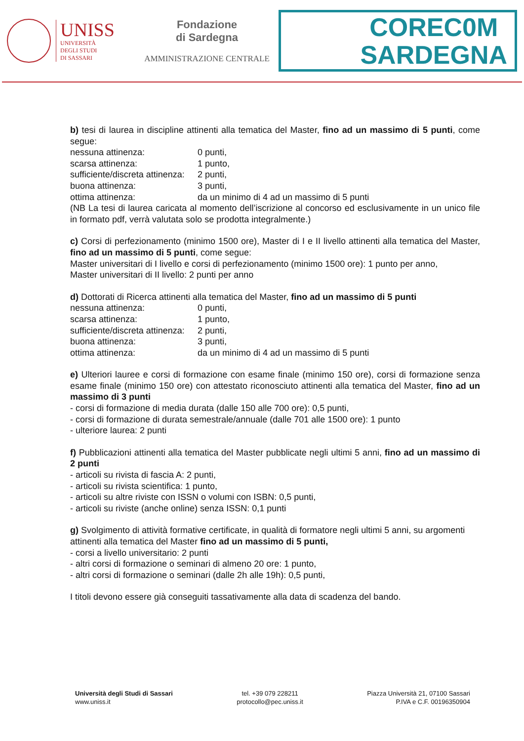UNISS
UNIVERSITÀ
DEGLI STUDI
DI SASSARI
Fondazione
di Sardegna
AMMINISTRAZIONE CENTRALE
COREC0M
SARDEGNA
b) tesi di laurea in discipline attinenti alla tematica del Master, fino ad un massimo di 5 punti, come segue:
nessuna attinenza: 0 punti,
scarsa attinenza: 1 punto,
sufficiente/discreta attinenza: 2 punti,
buona attinenza: 3 punti,
ottima attinenza: da un minimo di 4 ad un massimo di 5 punti
(NB La tesi di laurea caricata al momento dell’iscrizione al concorso ed esclusivamente in un unico file in formato pdf, verrà valutata solo se prodotta integralmente.)
c) Corsi di perfezionamento (minimo 1500 ore), Master di I e II livello attinenti alla tematica del Master, fino ad un massimo di 5 punti, come segue:
Master universitari di I livello e corsi di perfezionamento (minimo 1500 ore): 1 punto per anno,
Master universitari di II livello: 2 punti per anno
d) Dottorati di Ricerca attinenti alla tematica del Master, fino ad un massimo di 5 punti
nessuna attinenza: 0 punti,
scarsa attinenza: 1 punto,
sufficiente/discreta attinenza: 2 punti,
buona attinenza: 3 punti,
ottima attinenza: da un minimo di 4 ad un massimo di 5 punti
e) Ulteriori lauree e corsi di formazione con esame finale (minimo 150 ore), corsi di formazione senza esame finale (minimo 150 ore) con attestato riconosciuto attinenti alla tematica del Master, fino ad un massimo di 3 punti
- corsi di formazione di media durata (dalle 150 alle 700 ore): 0,5 punti,
- corsi di formazione di durata semestrale/annuale (dalle 701 alle 1500 ore): 1 punto
- ulteriore laurea: 2 punti
f) Pubblicazioni attinenti alla tematica del Master pubblicate negli ultimi 5 anni, fino ad un massimo di 2 punti
- articoli su rivista di fascia A: 2 punti,
- articoli su rivista scientifica: 1 punto,
- articoli su altre riviste con ISSN o volumi con ISBN: 0,5 punti,
- articoli su riviste (anche online) senza ISSN: 0,1 punti
g) Svolgimento di attività formative certificate, in qualità di formatore negli ultimi 5 anni, su argomenti attinenti alla tematica del Master fino ad un massimo di 5 punti,
- corsi a livello universitario: 2 punti
- altri corsi di formazione o seminari di almeno 20 ore: 1 punto,
- altri corsi di formazione o seminari (dalle 2h alle 19h): 0,5 punti,
I titoli devono essere già conseguiti tassativamente alla data di scadenza del bando.
Università degli Studi di Sassari
www.uniss.it
tel. +39 079 228211
protocollo@pec.uniss.it
Piazza Università 21, 07100 Sassari
P.IVA e C.F. 00196350904